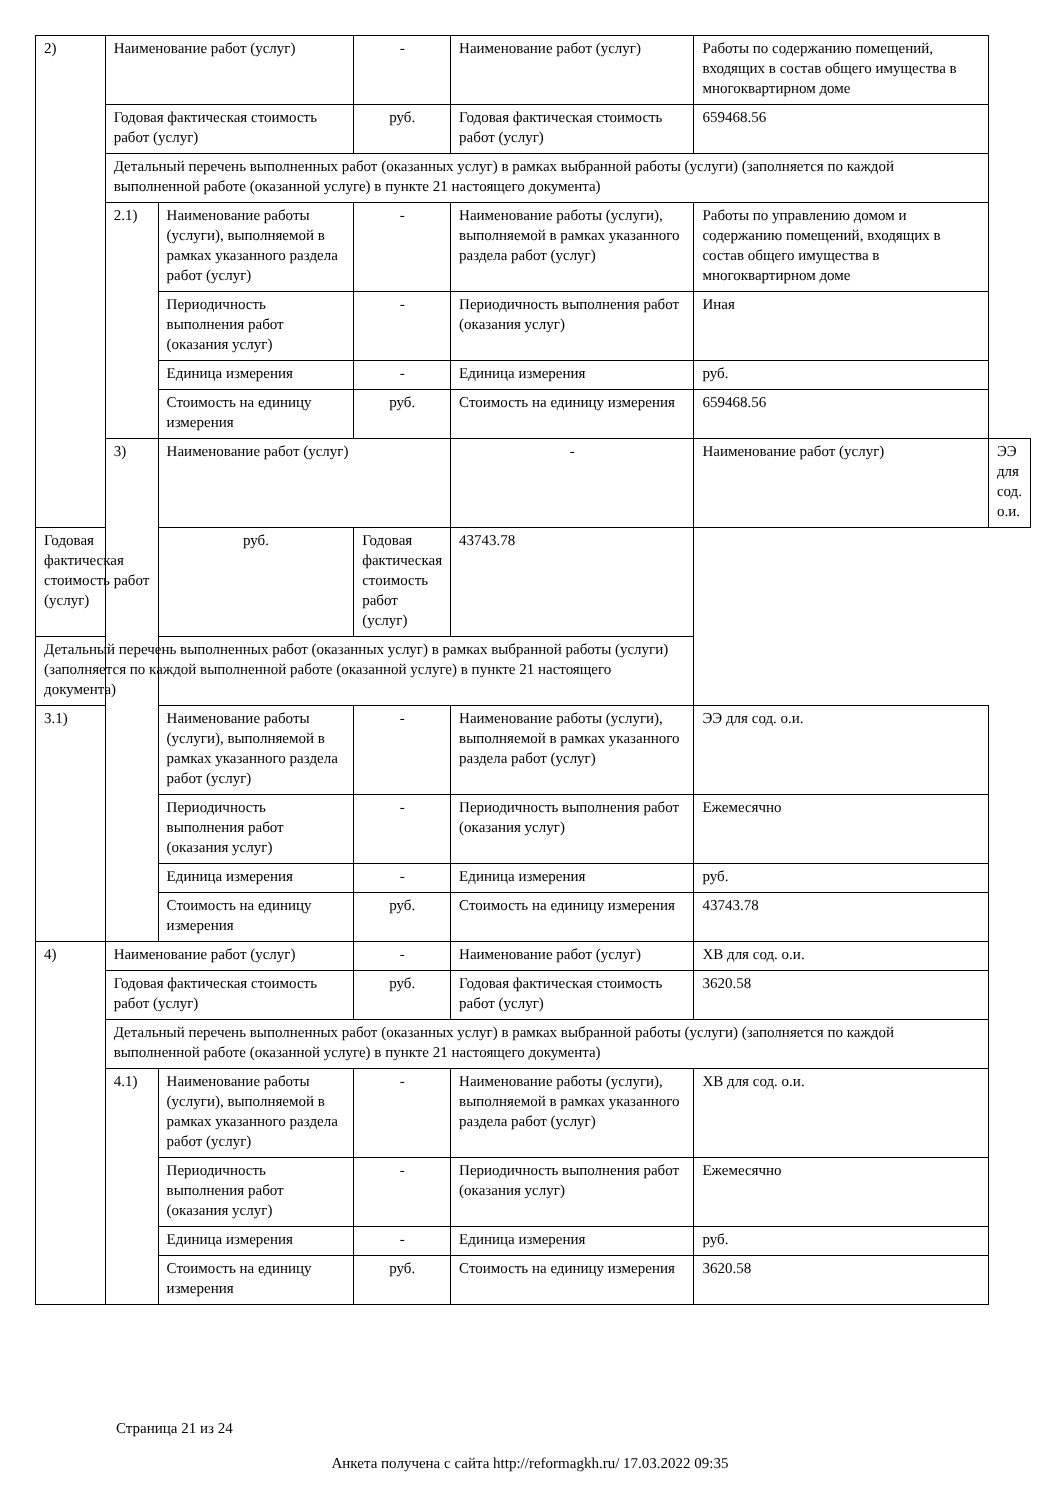| 2) | Наименование работ (услуг) | | - | Наименование работ (услуг) | Работы по содержанию помещений, входящих в состав общего имущества в многоквартирном доме | |
| | Годовая фактическая стоимость работ (услуг) | | руб. | Годовая фактическая стоимость работ (услуг) | 659468.56 | |
| | Детальный перечень выполненных работ (оказанных услуг) в рамках выбранной работы (услуги) (заполняется по каждой выполненной работе (оказанной услуге) в пункте 21 настоящего документа) | | | | | |
| | 2.1) | Наименование работы (услуги), выполняемой в рамках указанного раздела работ (услуг) | - | Наименование работы (услуги), выполняемой в рамках указанного раздела работ (услуг) | Работы по управлению домом и содержанию помещений, входящих в состав общего имущества в многоквартирном доме | |
| | | Периодичность выполнения работ (оказания услуг) | - | Периодичность выполнения работ (оказания услуг) | Иная | |
| | | Единица измерения | - | Единица измерения | руб. | |
| | | Стоимость на единицу измерения | руб. | Стоимость на единицу измерения | 659468.56 | |
| | 3) | Наименование работ (услуг) | | - | Наименование работ (услуг) | ЭЭ для сод. о.и. |
| Годовая фактическая стоимость работ (услуг) | | руб. | Годовая фактическая стоимость работ (услуг) | 43743.78 | | |
| Детальный перечень выполненных работ (оказанных услуг) в рамках выбранной работы (услуги) (заполняется по каждой выполненной работе (оказанной услуге) в пункте 21 настоящего документа) | | | | | | |
| 3.1) | | Наименование работы (услуги), выполняемой в рамках указанного раздела работ (услуг) | - | Наименование работы (услуги), выполняемой в рамках указанного раздела работ (услуг) | ЭЭ для сод. о.и. | |
| | | Периодичность выполнения работ (оказания услуг) | - | Периодичность выполнения работ (оказания услуг) | Ежемесячно | |
| | | Единица измерения | - | Единица измерения | руб. | |
| | | Стоимость на единицу измерения | руб. | Стоимость на единицу измерения | 43743.78 | |
| 4) | Наименование работ (услуг) | | - | Наименование работ (услуг) | ХВ для сод. о.и. | |
| | Годовая фактическая стоимость работ (услуг) | | руб. | Годовая фактическая стоимость работ (услуг) | 3620.58 | |
| | Детальный перечень выполненных работ (оказанных услуг) в рамках выбранной работы (услуги) (заполняется по каждой выполненной работе (оказанной услуге) в пункте 21 настоящего документа) | | | | | |
| | 4.1) | Наименование работы (услуги), выполняемой в рамках указанного раздела работ (услуг) | - | Наименование работы (услуги), выполняемой в рамках указанного раздела работ (услуг) | ХВ для сод. о.и. | |
| | | Периодичность выполнения работ (оказания услуг) | - | Периодичность выполнения работ (оказания услуг) | Ежемесячно | |
| | | Единица измерения | - | Единица измерения | руб. | |
| | | Стоимость на единицу измерения | руб. | Стоимость на единицу измерения | 3620.58 | |
Страница 21 из 24
Анкета получена с сайта http://reformagkh.ru/ 17.03.2022 09:35